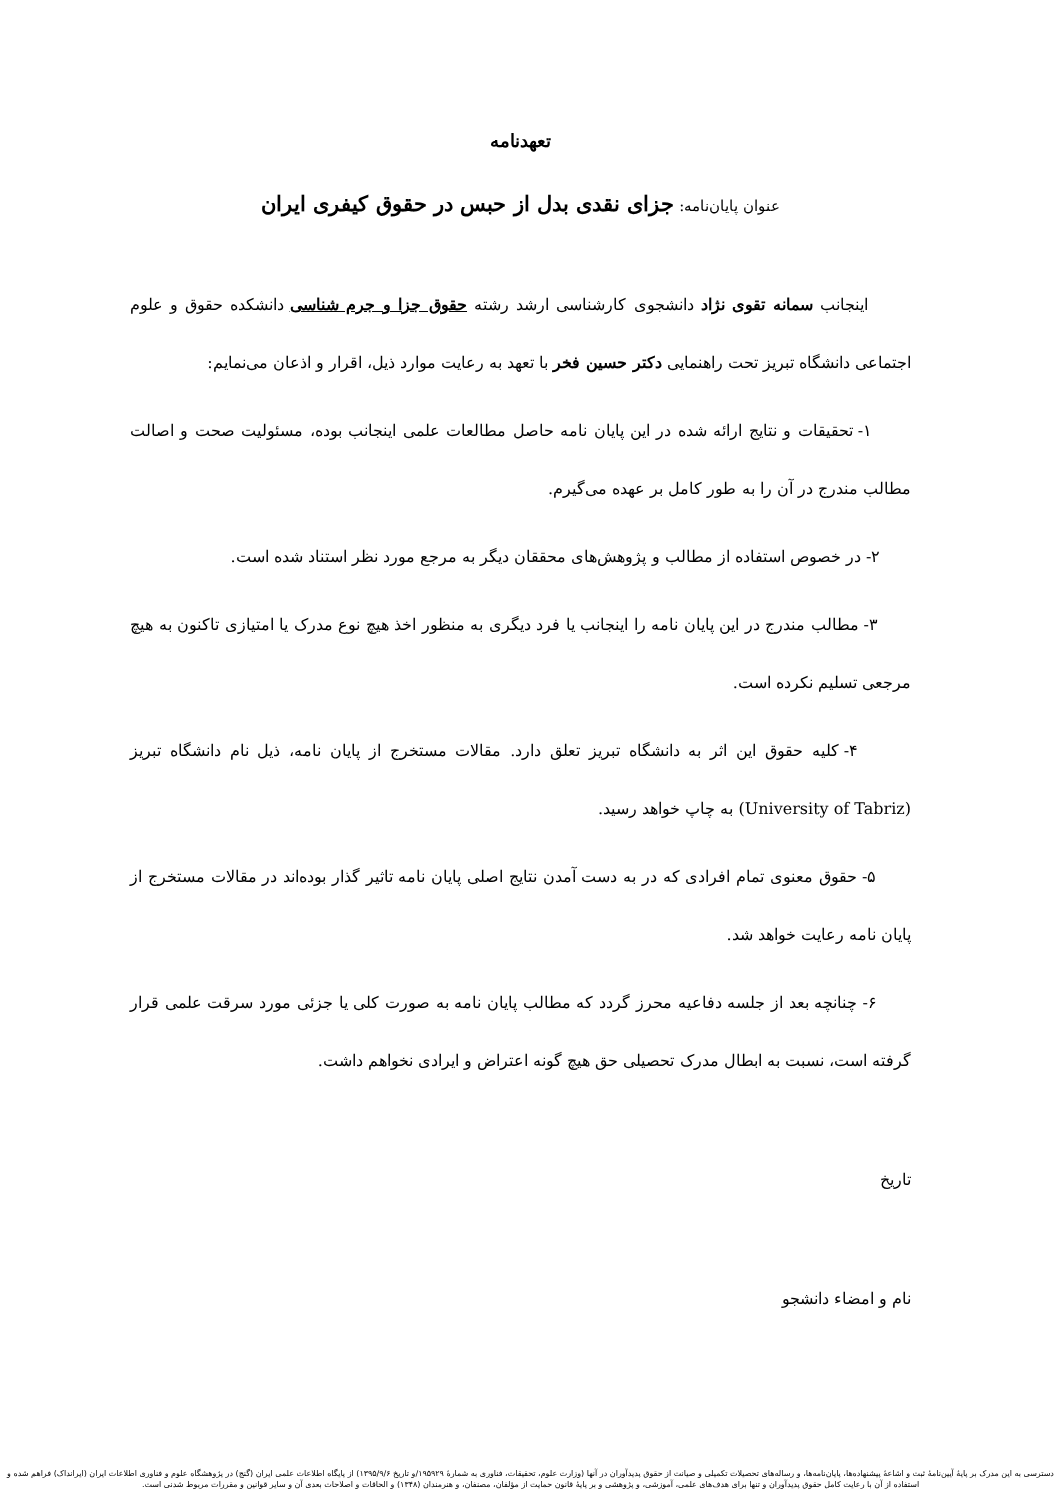تعهدنامه
عنوان پایان‌نامه: جزای نقدی بدل از حبس در حقوق کیفری ایران
اینجانب سمانه تقوی نژاد دانشجوی کارشناسی ارشد رشته حقوق جزا و جرم شناسی دانشکده حقوق و علوم اجتماعی دانشگاه تبریز تحت راهنمایی دکتر حسین فخر با تعهد به رعایت موارد ذیل، اقرار و اذعان می‌نمایم:
۱- تحقیقات و نتایج ارائه شده در این پایان نامه حاصل مطالعات علمی اینجانب بوده، مسئولیت صحت و اصالت مطالب مندرج در آن را به طور کامل بر عهده می‌گیرم.
۲- در خصوص استفاده از مطالب و پژوهش‌های محققان دیگر به مرجع مورد نظر استناد شده است.
۳- مطالب مندرج در این پایان نامه را اینجانب یا فرد دیگری به منظور اخذ هیچ نوع مدرک یا امتیازی تاکنون به هیچ مرجعی تسلیم نکرده است.
۴- کلیه حقوق این اثر به دانشگاه تبریز تعلق دارد. مقالات مستخرج از پایان نامه، ذیل نام دانشگاه تبریز (University of Tabriz) به چاپ خواهد رسید.
۵- حقوق معنوی تمام افرادی که در به دست آمدن نتایج اصلی پایان نامه تاثیر گذار بوده‌اند در مقالات مستخرج از پایان نامه رعایت خواهد شد.
۶- چنانچه بعد از جلسه دفاعیه محرز گردد که مطالب پایان نامه به صورت کلی یا جزئی مورد سرقت علمی قرار گرفته است، نسبت به ابطال مدرک تحصیلی حق هیچ گونه اعتراض و ایرادی نخواهم داشت.
تاریخ
نام و امضاء دانشجو
دسترسی به این مدرک بر پایهٔ آیین‌نامهٔ ثبت و اشاعهٔ پیشنهاده‌ها، پایان‌نامه‌ها، و رساله‌های تحصیلات تکمیلی و صیانت از حقوق پدیدآوران در آنها (وزارت علوم، تحقیقات، فناوری به شمارهٔ ۱۹۵۹۲۹/و تاریخ ۱۳۹۵/۹/۶) از پایگاه اطلاعات علمی ایران (گنج) در پژوهشگاه علوم و فناوری اطلاعات ایران (ایرانداک) فراهم شده و استفاده از آن با رعایت کامل حقوق پدیدآوران و تنها برای هدف‌های علمی، آموزشی، و پژوهشی و بر پایهٔ قانون حمایت از مؤلفان، مصنفان، و هنرمندان (۱۳۴۸) و الحاقات و اصلاحات بعدی آن و سایر قوانین و مقررات مربوط شدنی است.